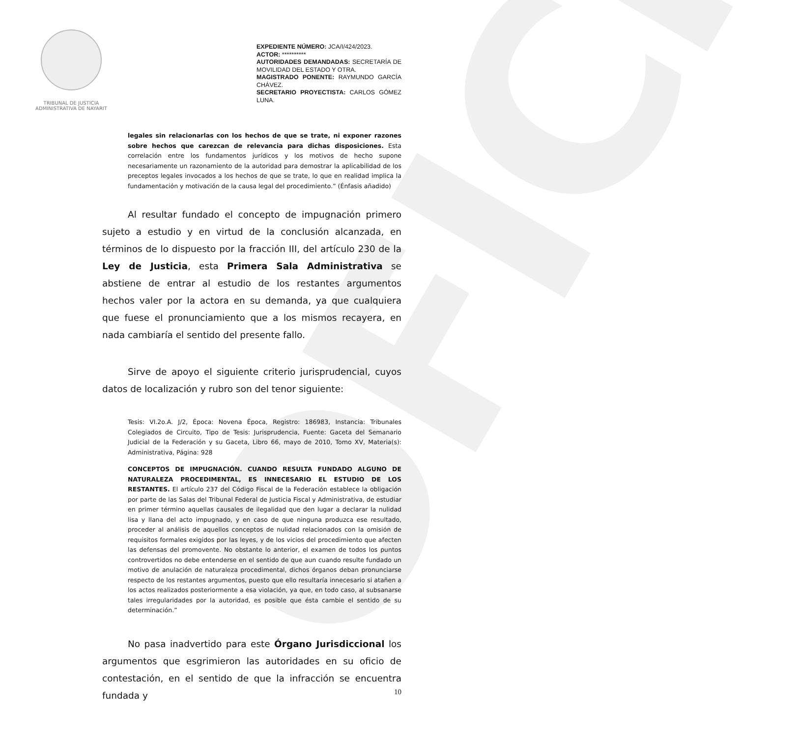OFICI
TRIBUNAL DE JUSTICIA
ADMINISTRATIVA DE NAYARIT
EXPEDIENTE NÚMERO: JCA/I/424/2023.
ACTOR: **********
AUTORIDADES DEMANDADAS: SECRETARÍA DE MOVILIDAD DEL ESTADO Y OTRA.
MAGISTRADO PONENTE: RAYMUNDO GARCÍA CHÁVEZ.
SECRETARIO PROYECTISTA: CARLOS GÓMEZ LUNA.
legales sin relacionarlas con los hechos de que se trate, ni exponer razones sobre hechos que carezcan de relevancia para dichas disposiciones. Esta correlación entre los fundamentos jurídicos y los motivos de hecho supone necesariamente un razonamiento de la autoridad para demostrar la aplicabilidad de los preceptos legales invocados a los hechos de que se trate, lo que en realidad implica la fundamentación y motivación de la causa legal del procedimiento.” (Énfasis añadido)
Al resultar fundado el concepto de impugnación primero sujeto a estudio y en virtud de la conclusión alcanzada, en términos de lo dispuesto por la fracción III, del artículo 230 de la Ley de Justicia, esta Primera Sala Administrativa se abstiene de entrar al estudio de los restantes argumentos hechos valer por la actora en su demanda, ya que cualquiera que fuese el pronunciamiento que a los mismos recayera, en nada cambiaría el sentido del presente fallo.
Sirve de apoyo el siguiente criterio jurisprudencial, cuyos datos de localización y rubro son del tenor siguiente:
Tesis: VI.2o.A. J/2, Época: Novena Época, Registro: 186983, Instancia: Tribunales Colegiados de Circuito, Tipo de Tesis: Jurisprudencia, Fuente: Gaceta del Semanario Judicial de la Federación y su Gaceta, Libro 66, mayo de 2010, Tomo XV, Materia(s): Administrativa, Página: 928
CONCEPTOS DE IMPUGNACIÓN. CUANDO RESULTA FUNDADO ALGUNO DE NATURALEZA PROCEDIMENTAL, ES INNECESARIO EL ESTUDIO DE LOS RESTANTES. El artículo 237 del Código Fiscal de la Federación establece la obligación por parte de las Salas del Tribunal Federal de Justicia Fiscal y Administrativa, de estudiar en primer término aquellas causales de ilegalidad que den lugar a declarar la nulidad lisa y llana del acto impugnado, y en caso de que ninguna produzca ese resultado, proceder al análisis de aquellos conceptos de nulidad relacionados con la omisión de requisitos formales exigidos por las leyes, y de los vicios del procedimiento que afecten las defensas del promovente. No obstante lo anterior, el examen de todos los puntos controvertidos no debe entenderse en el sentido de que aun cuando resulte fundado un motivo de anulación de naturaleza procedimental, dichos órganos deban pronunciarse respecto de los restantes argumentos, puesto que ello resultaría innecesario si atañen a los actos realizados posteriormente a esa violación, ya que, en todo caso, al subsanarse tales irregularidades por la autoridad, es posible que ésta cambie el sentido de su determinación.”
No pasa inadvertido para este Órgano Jurisdiccional los argumentos que esgrimieron las autoridades en su oficio de contestación, en el sentido de que la infracción se encuentra fundada y
10